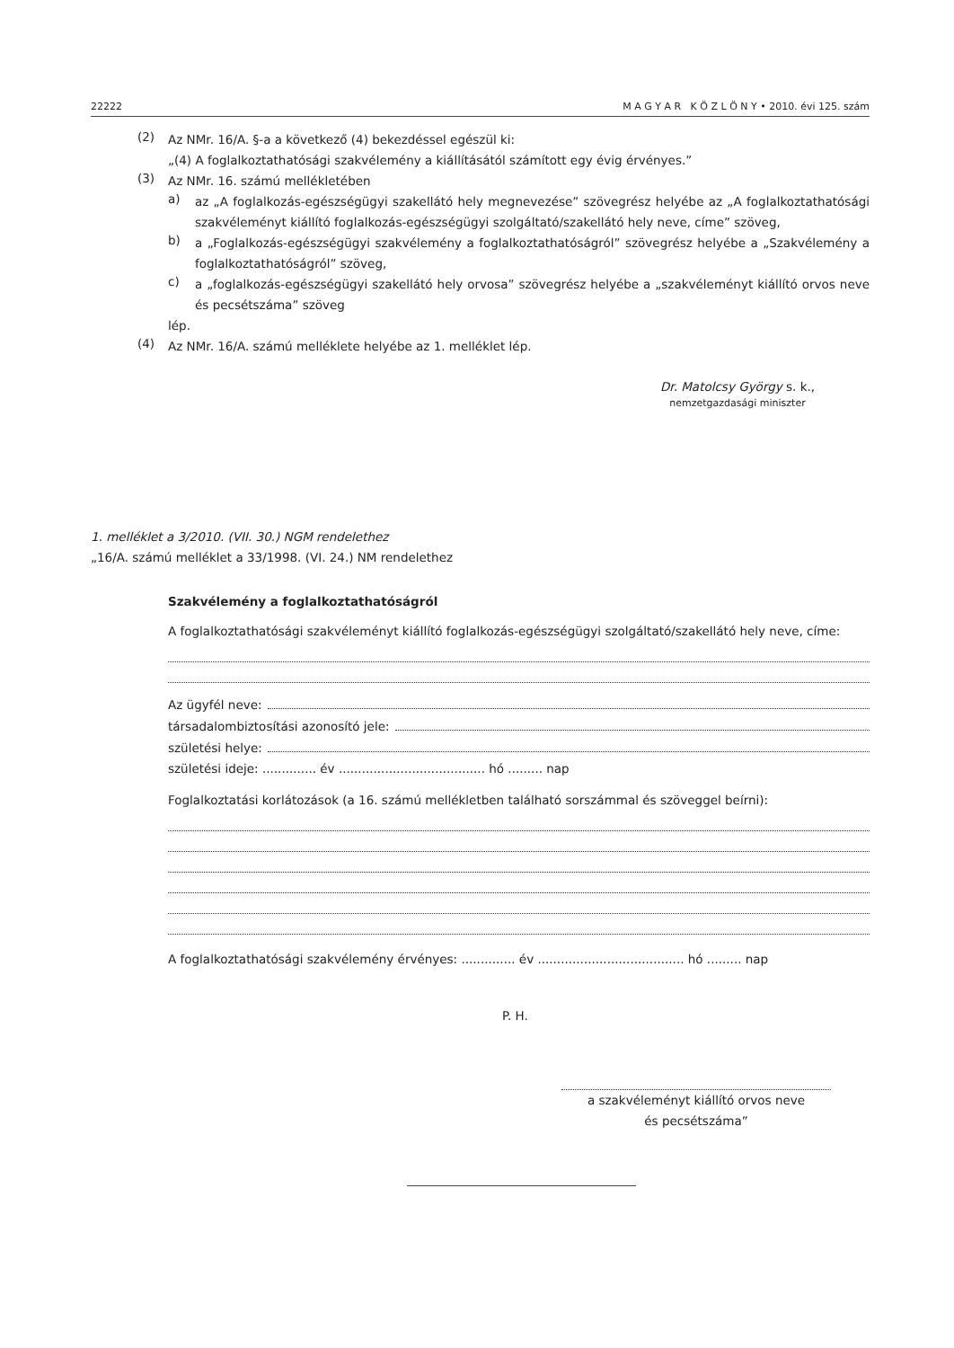22222 M A G Y A R K Ö Z L Ö N Y • 2010. évi 125. szám
(2)
Az NMr. 16/A. §-a a következő (4) bekezdéssel egészül ki:
„(4) A foglalkoztathatósági szakvélemény a kiállításától számított egy évig érvényes.”
(3)
Az NMr. 16. számú mellékletében
a)
az „A foglalkozás-egészségügyi szakellátó hely megnevezése” szövegrész helyébe az „A foglalkoztathatósági szakvéleményt kiállító foglalkozás-egészségügyi szolgáltató/szakellátó hely neve, címe” szöveg,
b)
a „Foglalkozás-egészségügyi szakvélemény a foglalkoztathatóságról” szövegrész helyébe a „Szakvélemény a foglalkoztathatóságról” szöveg,
c)
a „foglalkozás-egészségügyi szakellátó hely orvosa” szövegrész helyébe a „szakvéleményt kiállító orvos neve és pecsétszáma” szöveg
lép.
(4)
Az NMr. 16/A. számú melléklete helyébe az 1. melléklet lép.
Dr. Matolcsy György s. k.,
nemzetgazdasági miniszter
1. melléklet a 3/2010. (VII. 30.) NGM rendelethez
„16/A. számú melléklet a 33/1998. (VI. 24.) NM rendelethez
Szakvélemény a foglalkoztathatóságról
A foglalkoztathatósági szakvéleményt kiállító foglalkozás-egészségügyi szolgáltató/szakellátó hely neve, címe:
Az ügyfél neve:
társadalombiztosítási azonosító jele:
születési helye:
születési ideje: .............. év ...................................... hó ......... nap
Foglalkoztatási korlátozások (a 16. számú mellékletben található sorszámmal és szöveggel beírni):
A foglalkoztathatósági szakvélemény érvényes: .............. év ...................................... hó ......... nap
P. H.
a szakvéleményt kiállító orvos neve
és pecsétszáma”